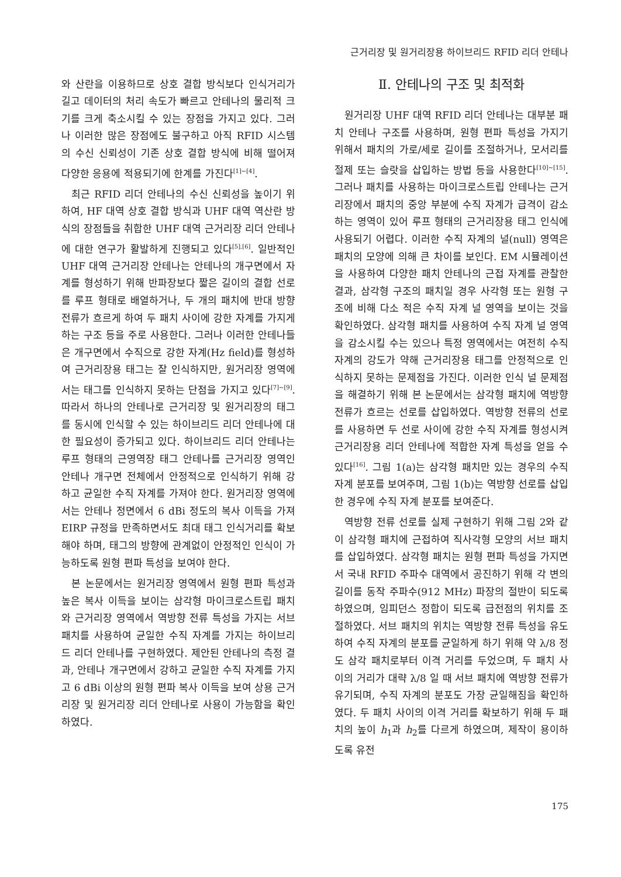근거리장 및 원거리장용 하이브리드 RFID 리더 안테나
와 산란을 이용하므로 상호 결합 방식보다 인식거리가 길고 데이터의 처리 속도가 빠르고 안테나의 물리적 크기를 크게 축소시킬 수 있는 장점을 가지고 있다. 그러나 이러한 많은 장점에도 불구하고 아직 RFID 시스템의 수신 신뢰성이 기존 상호 결합 방식에 비해 떨어져 다양한 응용에 적용되기에 한계를 가진다<sup>[1]~[4]</sup>.
최근 RFID 리더 안테나의 수신 신뢰성을 높이기 위하여, HF 대역 상호 결합 방식과 UHF 대역 역산란 방식의 장점들을 취합한 UHF 대역 근거리장 리더 안테나에 대한 연구가 활발하게 진행되고 있다<sup>[5],[6]</sup>. 일반적인 UHF 대역 근거리장 안테나는 안테나의 개구면에서 자계를 형성하기 위해 반파장보다 짧은 길이의 결합 선로를 루프 형태로 배열하거나, 두 개의 패치에 반대 방향 전류가 흐르게 하여 두 패치 사이에 강한 자계를 가지게 하는 구조 등을 주로 사용한다. 그러나 이러한 안테나들은 개구면에서 수직으로 강한 자계(Hz field)를 형성하여 근거리장용 태그는 잘 인식하지만, 원거리장 영역에서는 태그를 인식하지 못하는 단점을 가지고 있다<sup>[7]~[9]</sup>. 따라서 하나의 안테나로 근거리장 및 원거리장의 태그를 동시에 인식할 수 있는 하이브리드 리더 안테나에 대한 필요성이 증가되고 있다. 하이브리드 리더 안테나는 루프 형태의 근영역장 태그 안테나를 근거리장 영역인 안테나 개구면 전체에서 안정적으로 인식하기 위해 강하고 균일한 수직 자계를 가져야 한다. 원거리장 영역에서는 안테나 정면에서 6 dBi 정도의 복사 이득을 가져 EIRP 규정을 만족하면서도 최대 태그 인식거리를 확보해야 하며, 태그의 방향에 관계없이 안정적인 인식이 가능하도록 원형 편파 특성을 보여야 한다.
본 논문에서는 원거리장 영역에서 원형 편파 특성과 높은 복사 이득을 보이는 삼각형 마이크로스트립 패치와 근거리장 영역에서 역방향 전류 특성을 가지는 서브 패치를 사용하여 균일한 수직 자계를 가지는 하이브리드 리더 안테나를 구현하였다. 제안된 안테나의 측정 결과, 안테나 개구면에서 강하고 균일한 수직 자계를 가지고 6 dBi 이상의 원형 편파 복사 이득을 보여 상용 근거리장 및 원거리장 리더 안테나로 사용이 가능함을 확인하였다.
Ⅱ. 안테나의 구조 및 최적화
원거리장 UHF 대역 RFID 리더 안테나는 대부분 패치 안테나 구조를 사용하며, 원형 편파 특성을 가지기 위해서 패치의 가로/세로 길이를 조절하거나, 모서리를 절제 또는 슬랏을 삽입하는 방법 등을 사용한다<sup>[10]~[15]</sup>. 그러나 패치를 사용하는 마이크로스트립 안테나는 근거리장에서 패치의 중앙 부분에 수직 자계가 급격이 감소하는 영역이 있어 루프 형태의 근거리장용 태그 인식에 사용되기 어렵다. 이러한 수직 자계의 널(null) 영역은 패치의 모양에 의해 큰 차이를 보인다. EM 시뮬레이션을 사용하여 다양한 패치 안테나의 근접 자계를 관찰한 결과, 삼각형 구조의 패치일 경우 사각형 또는 원형 구조에 비해 다소 적은 수직 자계 널 영역을 보이는 것을 확인하였다. 삼각형 패치를 사용하여 수직 자계 널 영역을 감소시킬 수는 있으나 특정 영역에서는 여전히 수직 자계의 강도가 약해 근거리장용 태그를 안정적으로 인식하지 못하는 문제점을 가진다. 이러한 인식 널 문제점을 해결하기 위해 본 논문에서는 삼각형 패치에 역방향 전류가 흐르는 선로를 삽입하였다. 역방향 전류의 선로를 사용하면 두 선로 사이에 강한 수직 자계를 형성시켜 근거리장용 리더 안테나에 적합한 자계 특성을 얻을 수 있다<sup>[16]</sup>. 그림 1(a)는 삼각형 패치만 있는 경우의 수직 자계 분포를 보여주며, 그림 1(b)는 역방향 선로를 삽입한 경우에 수직 자계 분포를 보여준다.
역방향 전류 선로를 실제 구현하기 위해 그림 2와 같이 삼각형 패치에 근접하여 직사각형 모양의 서브 패치를 삽입하였다. 삼각형 패치는 원형 편파 특성을 가지면서 국내 RFID 주파수 대역에서 공진하기 위해 각 변의 길이를 동작 주파수(912 MHz) 파장의 절반이 되도록 하였으며, 임피던스 정합이 되도록 급전점의 위치를 조절하였다. 서브 패치의 위치는 역방향 전류 특성을 유도하여 수직 자계의 분포를 균일하게 하기 위해 약 λ/8 정도 삼각 패치로부터 이격 거리를 두었으며, 두 패치 사이의 거리가 대략 λ/8 일 때 서브 패치에 역방향 전류가 유기되며, 수직 자계의 분포도 가장 균일해짐을 확인하였다. 두 패치 사이의 이격 거리를 확보하기 위해 두 패치의 높이 h<sub>1</sub>과 h<sub>2</sub>를 다르게 하였으며, 제작이 용이하도록 유전
175